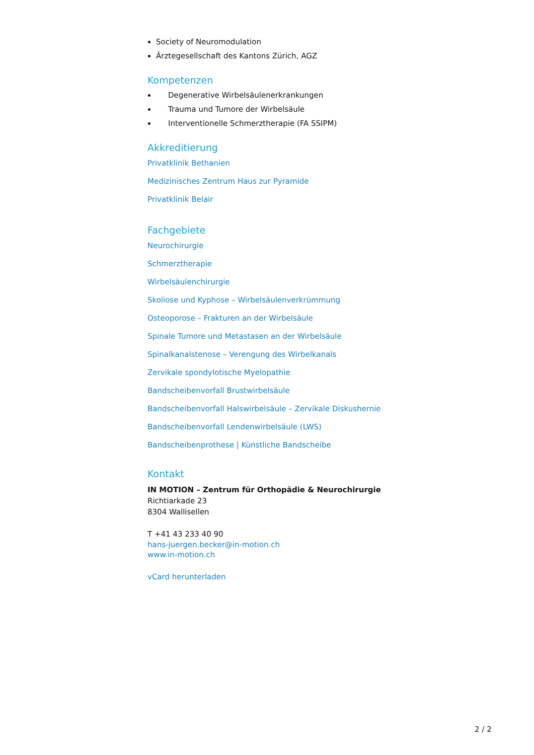Society of Neuromodulation
Ärztegesellschaft des Kantons Zürich, AGZ
Kompetenzen
Degenerative Wirbelsäulenerkrankungen
Trauma und Tumore der Wirbelsäule
Interventionelle Schmerztherapie (FA SSIPM)
Akkreditierung
Privatklinik Bethanien
Medizinisches Zentrum Haus zur Pyramide
Privatklinik Belair
Fachgebiete
Neurochirurgie
Schmerztherapie
Wirbelsäulenchirurgie
Skoliose und Kyphose – Wirbelsäulenverkrümmung
Osteoporose – Frakturen an der Wirbelsäule
Spinale Tumore und Metastasen an der Wirbelsäule
Spinalkanalstenose – Verengung des Wirbelkanals
Zervikale spondylotische Myelopathie
Bandscheibenvorfall Brustwirbelsäule
Bandscheibenvorfall Halswirbelsäule – Zervikale Diskushernie
Bandscheibenvorfall Lendenwirbelsäule (LWS)
Bandscheibenprothese | Künstliche Bandscheibe
Kontakt
IN MOTION – Zentrum für Orthopädie & Neurochirurgie
Richtiarkade 23
8304 Wallisellen
T +41 43 233 40 90
hans-juergen.becker@in-motion.ch
www.in-motion.ch
vCard herunterladen
2 / 2